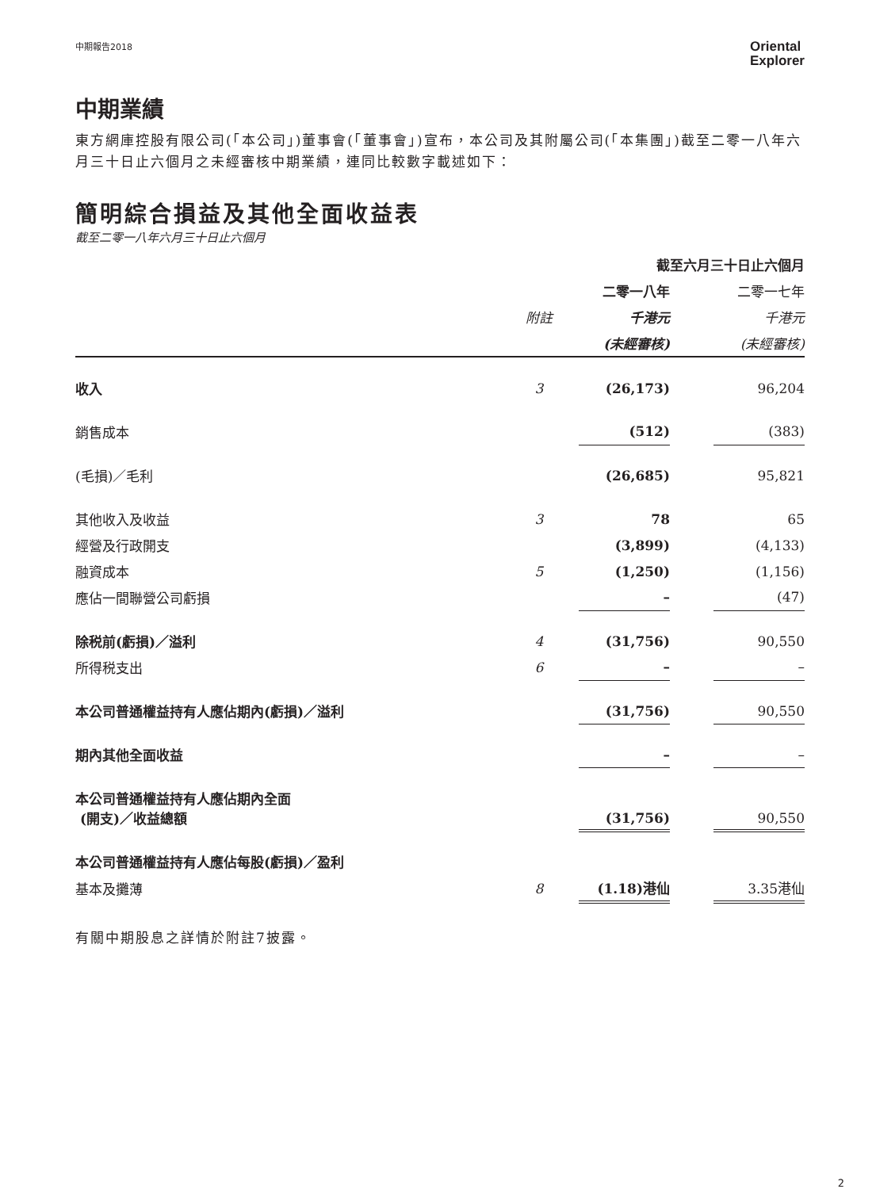中期報告2018 Oriental
Explorer
中期業績
東方網庫控股有限公司(「本公司」)董事會(「董事會」)宣布，本公司及其附屬公司(「本集團」)截至二零一八年六月三十日止六個月之未經審核中期業績，連同比較數字載述如下：
簡明綜合損益及其他全面收益表
截至二零一八年六月三十日止六個月
| | | 截至六月三十日止六個月 | | |
| | | 二零一八年 | | 二零一七年 |
| | 附註 | 千港元 | | 千港元 |
| | | (未經審核) | | (未經審核) |
| 收入 | 3 | (26,173) | | 96,204 |
| 銷售成本 | | (512) | | (383) |
| (毛損)／毛利 | | (26,685) | | 95,821 |
| 其他收入及收益 | 3 | 78 | | 65 |
| 經營及行政開支 | | (3,899) | | (4,133) |
| 融資成本 | 5 | (1,250) | | (1,156) |
| 應佔一間聯營公司虧損 | | – | | (47) |
| 除税前(虧損)／溢利 | 4 | (31,756) | | 90,550 |
| 所得税支出 | 6 | – | | – |
| 本公司普通權益持有人應佔期內(虧損)／溢利 | | (31,756) | | 90,550 |
| 期內其他全面收益 | | – | | – |
| 本公司普通權益持有人應佔期內全面 (開支)／收益總額 | | (31,756) | | 90,550 |
| 本公司普通權益持有人應佔每股(虧損)／盈利 | | | | |
| 基本及攤薄 | 8 | (1.18)港仙 | | 3.35港仙 |
有關中期股息之詳情於附註7披露。
2